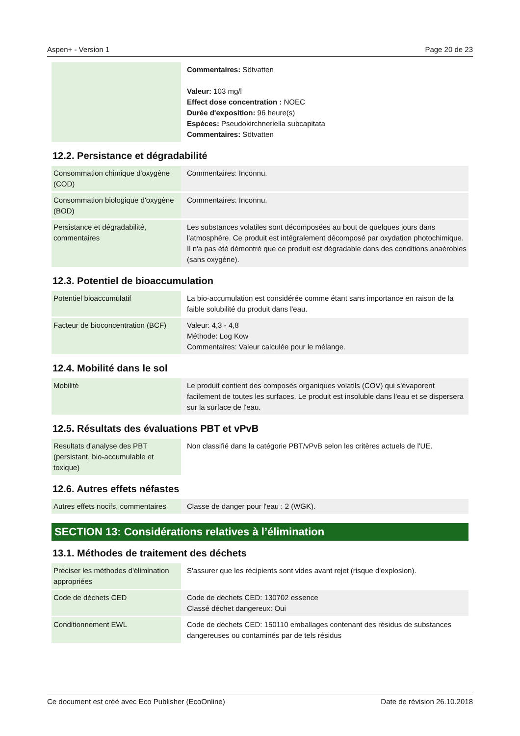Aspen+ - Version 1 Page 20 de 23
| | Commentaires: Sötvatten Valeur: 103 mg/l Effect dose concentration : NOEC Durée d'exposition: 96 heure(s) Espèces: Pseudokirchneriella subcapitata Commentaires: Sötvatten |
12.2. Persistance et dégradabilité
| Consommation chimique d'oxygène (COD) | Commentaires: Inconnu. |
| Consommation biologique d'oxygène (BOD) | Commentaires: Inconnu. |
| Persistance et dégradabilité, commentaires | Les substances volatiles sont décomposées au bout de quelques jours dans l'atmosphère. Ce produit est intégralement décomposé par oxydation photochimique. Il n'a pas été démontré que ce produit est dégradable dans des conditions anaérobies (sans oxygène). |
12.3. Potentiel de bioaccumulation
| Potentiel bioaccumulatif | La bio-accumulation est considérée comme étant sans importance en raison de la faible solubilité du produit dans l'eau. |
| Facteur de bioconcentration (BCF) | Valeur: 4,3 - 4,8 Méthode: Log Kow Commentaires: Valeur calculée pour le mélange. |
12.4. Mobilité dans le sol
| Mobilité | Le produit contient des composés organiques volatils (COV) qui s'évaporent facilement de toutes les surfaces. Le produit est insoluble dans l'eau et se dispersera sur la surface de l'eau. |
12.5. Résultats des évaluations PBT et vPvB
| Resultats d'analyse des PBT (persistant, bio-accumulable et toxique) | Non classifié dans la catégorie PBT/vPvB selon les critères actuels de l'UE. |
12.6. Autres effets néfastes
| Autres effets nocifs, commentaires | Classe de danger pour l'eau : 2 (WGK). |
SECTION 13: Considérations relatives à l’élimination
13.1. Méthodes de traitement des déchets
| Préciser les méthodes d'élimination appropriées | S'assurer que les récipients sont vides avant rejet (risque d'explosion). |
| Code de déchets CED | Code de déchets CED: 130702 essence Classé déchet dangereux: Oui |
| Conditionnement EWL | Code de déchets CED: 150110 emballages contenant des résidus de substances dangereuses ou contaminés par de tels résidus |
Ce document est créé avec Eco Publisher (EcoOnline) Date de révision 26.10.2018